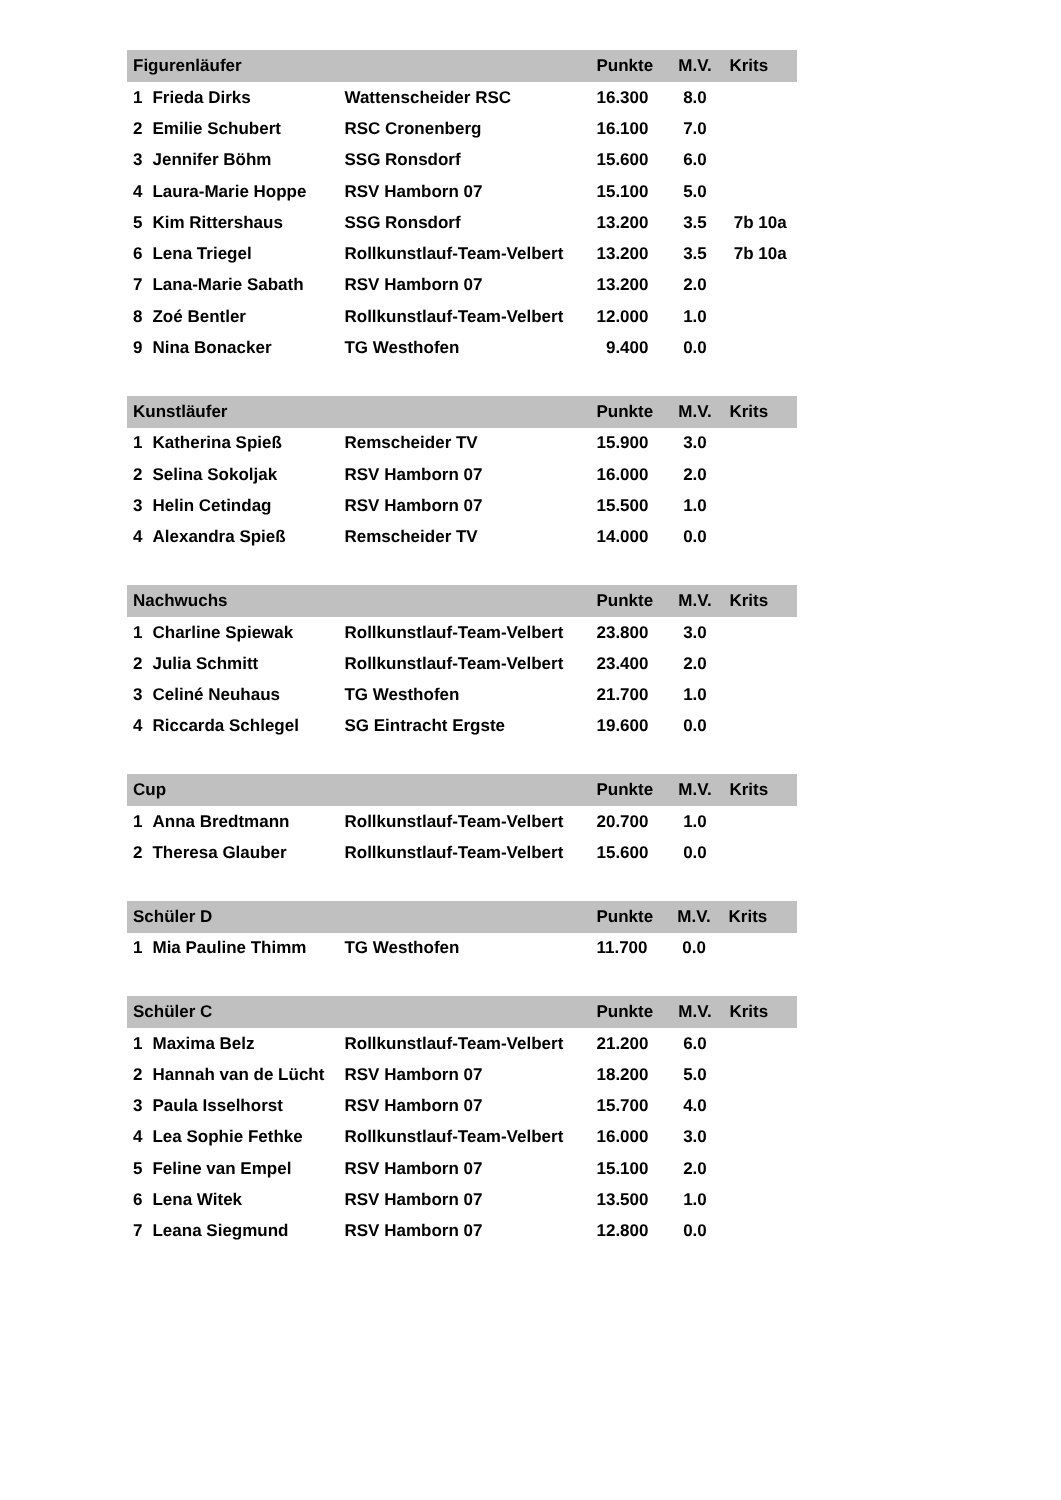| Figurenläufer | | | Punkte | M.V. | Krits |
| --- | --- | --- | --- | --- | --- |
| 1 | Frieda Dirks | Wattenscheider RSC | 16.300 | 8.0 | |
| 2 | Emilie Schubert | RSC Cronenberg | 16.100 | 7.0 | |
| 3 | Jennifer Böhm | SSG Ronsdorf | 15.600 | 6.0 | |
| 4 | Laura-Marie Hoppe | RSV Hamborn 07 | 15.100 | 5.0 | |
| 5 | Kim Rittershaus | SSG Ronsdorf | 13.200 | 3.5 | 7b 10a |
| 6 | Lena Triegel | Rollkunstlauf-Team-Velbert | 13.200 | 3.5 | 7b 10a |
| 7 | Lana-Marie Sabath | RSV Hamborn 07 | 13.200 | 2.0 | |
| 8 | Zoé Bentler | Rollkunstlauf-Team-Velbert | 12.000 | 1.0 | |
| 9 | Nina Bonacker | TG Westhofen | 9.400 | 0.0 | |
| Kunstläufer | | | Punkte | M.V. | Krits |
| --- | --- | --- | --- | --- | --- |
| 1 | Katherina Spieß | Remscheider TV | 15.900 | 3.0 | |
| 2 | Selina Sokoljak | RSV Hamborn 07 | 16.000 | 2.0 | |
| 3 | Helin Cetindag | RSV Hamborn 07 | 15.500 | 1.0 | |
| 4 | Alexandra Spieß | Remscheider TV | 14.000 | 0.0 | |
| Nachwuchs | | | Punkte | M.V. | Krits |
| --- | --- | --- | --- | --- | --- |
| 1 | Charline Spiewak | Rollkunstlauf-Team-Velbert | 23.800 | 3.0 | |
| 2 | Julia Schmitt | Rollkunstlauf-Team-Velbert | 23.400 | 2.0 | |
| 3 | Celiné Neuhaus | TG Westhofen | 21.700 | 1.0 | |
| 4 | Riccarda Schlegel | SG Eintracht Ergste | 19.600 | 0.0 | |
| Cup | | | Punkte | M.V. | Krits |
| --- | --- | --- | --- | --- | --- |
| 1 | Anna Bredtmann | Rollkunstlauf-Team-Velbert | 20.700 | 1.0 | |
| 2 | Theresa Glauber | Rollkunstlauf-Team-Velbert | 15.600 | 0.0 | |
| Schüler D | | | Punkte | M.V. | Krits |
| --- | --- | --- | --- | --- | --- |
| 1 | Mia Pauline Thimm | TG Westhofen | 11.700 | 0.0 | |
| Schüler C | | | Punkte | M.V. | Krits |
| --- | --- | --- | --- | --- | --- |
| 1 | Maxima Belz | Rollkunstlauf-Team-Velbert | 21.200 | 6.0 | |
| 2 | Hannah van de Lücht | RSV Hamborn 07 | 18.200 | 5.0 | |
| 3 | Paula Isselhorst | RSV Hamborn 07 | 15.700 | 4.0 | |
| 4 | Lea Sophie Fethke | Rollkunstlauf-Team-Velbert | 16.000 | 3.0 | |
| 5 | Feline van Empel | RSV Hamborn 07 | 15.100 | 2.0 | |
| 6 | Lena Witek | RSV Hamborn 07 | 13.500 | 1.0 | |
| 7 | Leana Siegmund | RSV Hamborn 07 | 12.800 | 0.0 | |